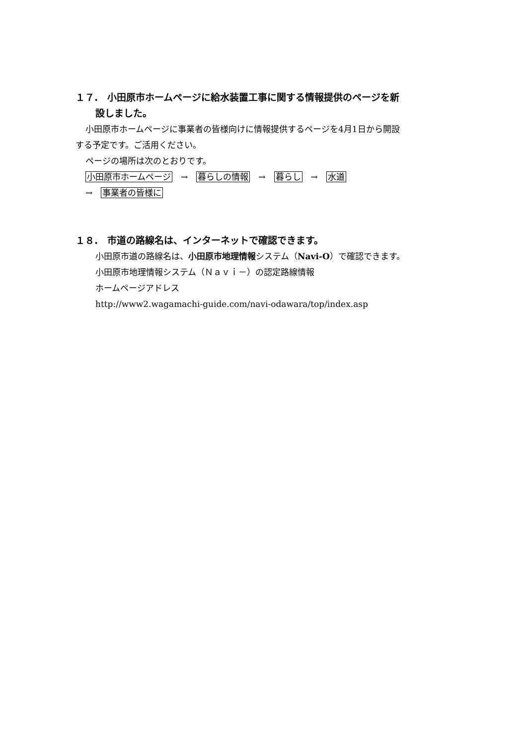１７.　小田原市ホームページに給水装置工事に関する情報提供のページを新
設しました。
小田原市ホームページに事業者の皆様向けに情報提供するページを4月1日から開設
する予定です。ご活用ください。
ページの場所は次のとおりです。
小田原市ホームページ　→　暮らしの情報　→　暮らし　→　水道
→　事業者の皆様に
１８.　市道の路線名は、インターネットで確認できます。
小田原市道の路線名は、小田原市地理情報システム（Navi-O）で確認できます。
小田原市地理情報システム（Ｎａｖｉ－）の認定路線情報
ホームページアドレス
http://www2.wagamachi-guide.com/navi-odawara/top/index.asp